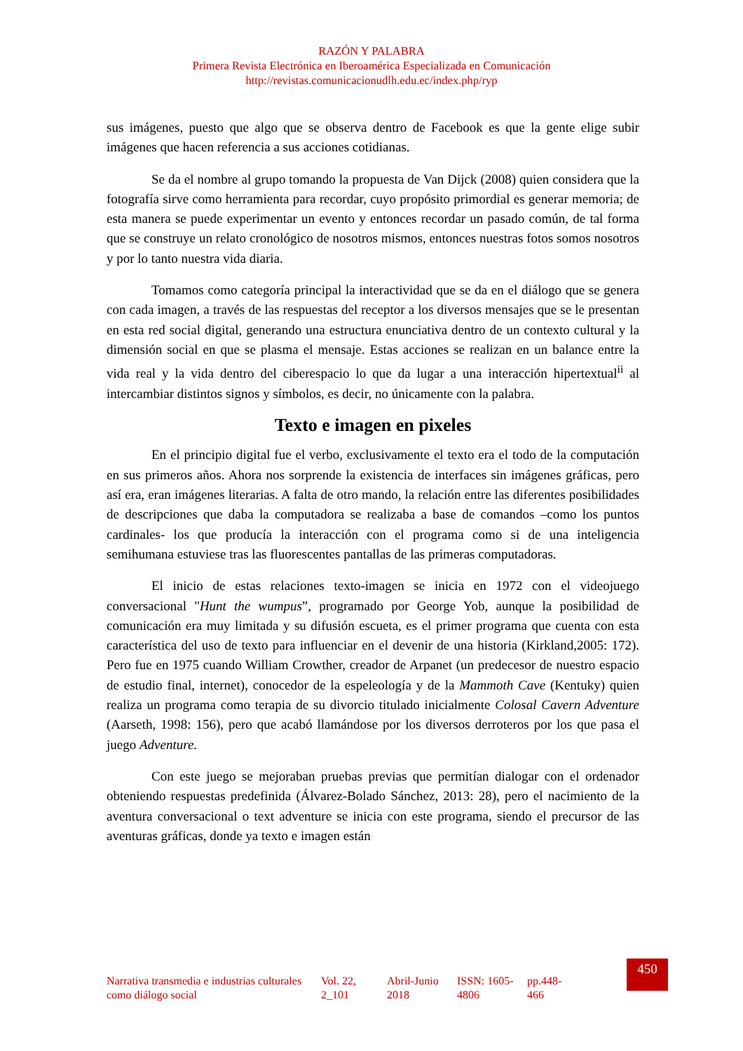RAZÓN Y PALABRA
Primera Revista Electrónica en Iberoamérica Especializada en Comunicación
http://revistas.comunicacionudlh.edu.ec/index.php/ryp
sus imágenes, puesto que algo que se observa dentro de Facebook es que la gente elige subir imágenes que hacen referencia a sus acciones cotidianas.
Se da el nombre al grupo tomando la propuesta de Van Dijck (2008) quien considera que la fotografía sirve como herramienta para recordar, cuyo propósito primordial es generar memoria; de esta manera se puede experimentar un evento y entonces recordar un pasado común, de tal forma que se construye un relato cronológico de nosotros mismos, entonces nuestras fotos somos nosotros y por lo tanto nuestra vida diaria.
Tomamos como categoría principal la interactividad que se da en el diálogo que se genera con cada imagen, a través de las respuestas del receptor a los diversos mensajes que se le presentan en esta red social digital, generando una estructura enunciativa dentro de un contexto cultural y la dimensión social en que se plasma el mensaje. Estas acciones se realizan en un balance entre la vida real y la vida dentro del ciberespacio lo que da lugar a una interacción hipertextual<sup>ii</sup> al intercambiar distintos signos y símbolos, es decir, no únicamente con la palabra.
Texto e imagen en pixeles
En el principio digital fue el verbo, exclusivamente el texto era el todo de la computación en sus primeros años. Ahora nos sorprende la existencia de interfaces sin imágenes gráficas, pero así era, eran imágenes literarias. A falta de otro mando, la relación entre las diferentes posibilidades de descripciones que daba la computadora se realizaba a base de comandos –como los puntos cardinales- los que producía la interacción con el programa como si de una inteligencia semihumana estuviese tras las fluorescentes pantallas de las primeras computadoras.
El inicio de estas relaciones texto-imagen se inicia en 1972 con el videojuego conversacional "Hunt the wumpus”, programado por George Yob, aunque la posibilidad de comunicación era muy limitada y su difusión escueta, es el primer programa que cuenta con esta característica del uso de texto para influenciar en el devenir de una historia (Kirkland,2005: 172). Pero fue en 1975 cuando William Crowther, creador de Arpanet (un predecesor de nuestro espacio de estudio final, internet), conocedor de la espeleología y de la Mammoth Cave (Kentuky) quien realiza un programa como terapia de su divorcio titulado inicialmente Colosal Cavern Adventure (Aarseth, 1998: 156), pero que acabó llamándose por los diversos derroteros por los que pasa el juego Adventure.
Con este juego se mejoraban pruebas previas que permitían dialogar con el ordenador obteniendo respuestas predefinida (Álvarez-Bolado Sánchez, 2013: 28), pero el nacimiento de la aventura conversacional o text adventure se inicia con este programa, siendo el precursor de las aventuras gráficas, donde ya texto e imagen están
Narrativa transmedia e industrias culturales como diálogo social
Vol. 22, 2_101
Abril-Junio 2018
ISSN: 1605-4806
pp.448-466
450